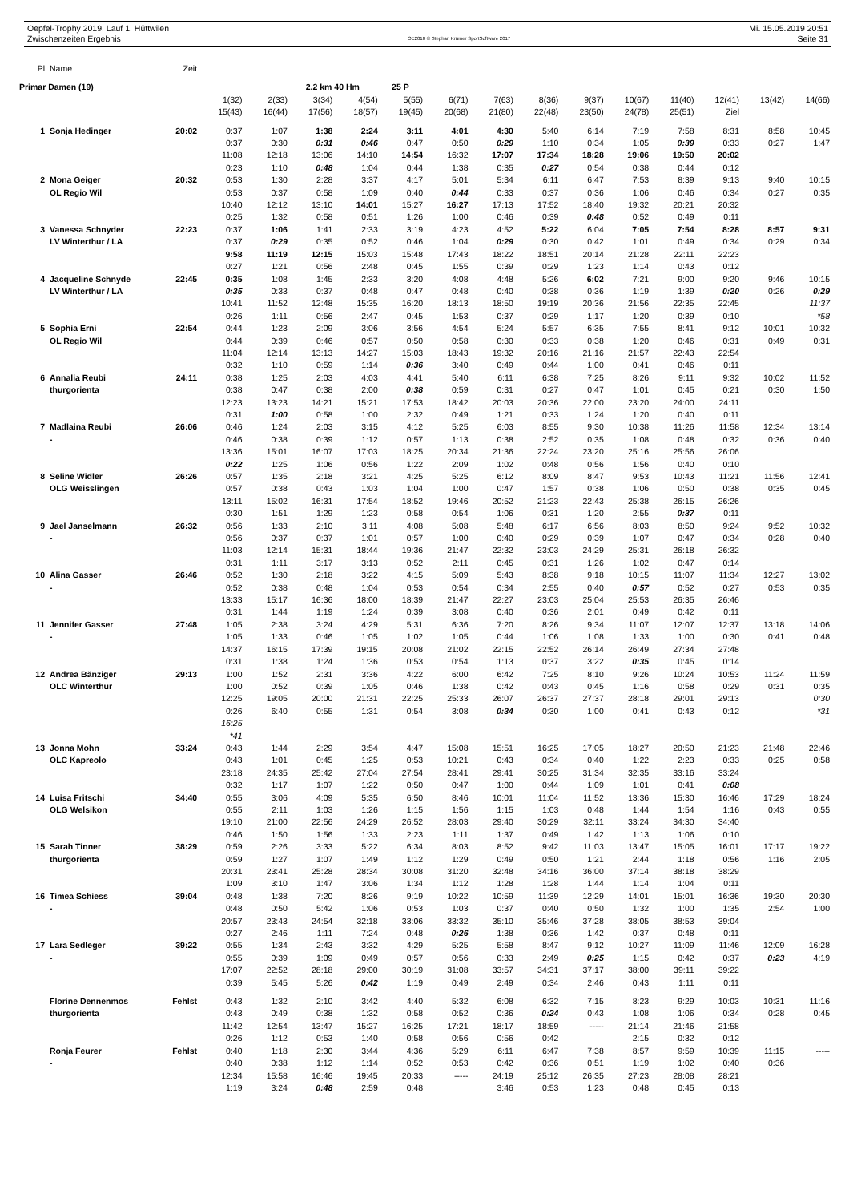Oepfel-Trophy 2019, Lauf 1, Hüttwilen Mi. 15.05.2019 20:51
Zwischenzeiten Ergebnis OE2010 © Stephan Krämer SportSoftware 2017 Seite 31
| Pl | Name | Zeit | | | | | | | | | | | | | | |
| --- | --- | --- | --- | --- | --- | --- | --- | --- | --- | --- | --- | --- | --- | --- | --- | --- |
| Primar Damen (19) | | | | | 2.2 km 40 Hm | | 25 P | | | | | | | | | |
| | | | 1(32) | 2(33) | 3(34) | 4(54) | 5(55) | 6(71) | 7(63) | 8(36) | 9(37) | 10(67) | 11(40) | 12(41) | 13(42) | 14(66) |
| | | | 15(43) | 16(44) | 17(56) | 18(57) | 19(45) | 20(68) | 21(80) | 22(48) | 23(50) | 24(78) | 25(51) | Ziel | | |
| 1 | Sonja Hedinger | 20:02 | 0:37 | 1:07 | 1:38 | 2:24 | 3:11 | 4:01 | 4:30 | 5:40 | 6:14 | 7:19 | 7:58 | 8:31 | 8:58 | 10:45 |
| | | | 0:37 | 0:30 | 0:31 | 0:46 | 0:47 | 0:50 | 0:29 | 1:10 | 0:34 | 1:05 | 0:39 | 0:33 | 0:27 | 1:47 |
| | | | 11:08 | 12:18 | 13:06 | 14:10 | 14:54 | 16:32 | 17:07 | 17:34 | 18:28 | 19:06 | 19:50 | 20:02 | | |
| | | | 0:23 | 1:10 | 0:48 | 1:04 | 0:44 | 1:38 | 0:35 | 0:27 | 0:54 | 0:38 | 0:44 | 0:12 | | |
| 2 | Mona Geiger | 20:32 | 0:53 | 1:30 | 2:28 | 3:37 | 4:17 | 5:01 | 5:34 | 6:11 | 6:47 | 7:53 | 8:39 | 9:13 | 9:40 | 10:15 |
| | OL Regio Wil | | 0:53 | 0:37 | 0:58 | 1:09 | 0:40 | 0:44 | 0:33 | 0:37 | 0:36 | 1:06 | 0:46 | 0:34 | 0:27 | 0:35 |
| | | | 10:40 | 12:12 | 13:10 | 14:01 | 15:27 | 16:27 | 17:13 | 17:52 | 18:40 | 19:32 | 20:21 | 20:32 | | |
| | | | 0:25 | 1:32 | 0:58 | 0:51 | 1:26 | 1:00 | 0:46 | 0:39 | 0:48 | 0:52 | 0:49 | 0:11 | | |
| 3 | Vanessa Schnyder | 22:23 | 0:37 | 1:06 | 1:41 | 2:33 | 3:19 | 4:23 | 4:52 | 5:22 | 6:04 | 7:05 | 7:54 | 8:28 | 8:57 | 9:31 |
| | LV Winterthur / LA | | 0:37 | 0:29 | 0:35 | 0:52 | 0:46 | 1:04 | 0:29 | 0:30 | 0:42 | 1:01 | 0:49 | 0:34 | 0:29 | 0:34 |
| | | | 9:58 | 11:19 | 12:15 | 15:03 | 15:48 | 17:43 | 18:22 | 18:51 | 20:14 | 21:28 | 22:11 | 22:23 | | |
| | | | 0:27 | 1:21 | 0:56 | 2:48 | 0:45 | 1:55 | 0:39 | 0:29 | 1:23 | 1:14 | 0:43 | 0:12 | | |
| 4 | Jacqueline Schnyde | 22:45 | 0:35 | 1:08 | 1:45 | 2:33 | 3:20 | 4:08 | 4:48 | 5:26 | 6:02 | 7:21 | 9:00 | 9:20 | 9:46 | 10:15 |
| | LV Winterthur / LA | | 0:35 | 0:33 | 0:37 | 0:48 | 0:47 | 0:48 | 0:40 | 0:38 | 0:36 | 1:19 | 1:39 | 0:20 | 0:26 | 0:29 |
| | | | 10:41 | 11:52 | 12:48 | 15:35 | 16:20 | 18:13 | 18:50 | 19:19 | 20:36 | 21:56 | 22:35 | 22:45 | | 11:37 |
| | | | 0:26 | 1:11 | 0:56 | 2:47 | 0:45 | 1:53 | 0:37 | 0:29 | 1:17 | 1:20 | 0:39 | 0:10 | | *58 |
| 5 | Sophia Erni | 22:54 | 0:44 | 1:23 | 2:09 | 3:06 | 3:56 | 4:54 | 5:24 | 5:57 | 6:35 | 7:55 | 8:41 | 9:12 | 10:01 | 10:32 |
| | OL Regio Wil | | 0:44 | 0:39 | 0:46 | 0:57 | 0:50 | 0:58 | 0:30 | 0:33 | 0:38 | 1:20 | 0:46 | 0:31 | 0:49 | 0:31 |
| | | | 11:04 | 12:14 | 13:13 | 14:27 | 15:03 | 18:43 | 19:32 | 20:16 | 21:16 | 21:57 | 22:43 | 22:54 | | |
| | | | 0:32 | 1:10 | 0:59 | 1:14 | 0:36 | 3:40 | 0:49 | 0:44 | 1:00 | 0:41 | 0:46 | 0:11 | | |
| 6 | Annalia Reubi | 24:11 | 0:38 | 1:25 | 2:03 | 4:03 | 4:41 | 5:40 | 6:11 | 6:38 | 7:25 | 8:26 | 9:11 | 9:32 | 10:02 | 11:52 |
| | thurgorienta | | 0:38 | 0:47 | 0:38 | 2:00 | 0:38 | 0:59 | 0:31 | 0:27 | 0:47 | 1:01 | 0:45 | 0:21 | 0:30 | 1:50 |
| | | | 12:23 | 13:23 | 14:21 | 15:21 | 17:53 | 18:42 | 20:03 | 20:36 | 22:00 | 23:20 | 24:00 | 24:11 | | |
| | | | 0:31 | 1:00 | 0:58 | 1:00 | 2:32 | 0:49 | 1:21 | 0:33 | 1:24 | 1:20 | 0:40 | 0:11 | | |
| 7 | Madlaina Reubi | 26:06 | 0:46 | 1:24 | 2:03 | 3:15 | 4:12 | 5:25 | 6:03 | 8:55 | 9:30 | 10:38 | 11:26 | 11:58 | 12:34 | 13:14 |
| | - | | 0:46 | 0:38 | 0:39 | 1:12 | 0:57 | 1:13 | 0:38 | 2:52 | 0:35 | 1:08 | 0:48 | 0:32 | 0:36 | 0:40 |
| | | | 13:36 | 15:01 | 16:07 | 17:03 | 18:25 | 20:34 | 21:36 | 22:24 | 23:20 | 25:16 | 25:56 | 26:06 | | |
| | | | 0:22 | 1:25 | 1:06 | 0:56 | 1:22 | 2:09 | 1:02 | 0:48 | 0:56 | 1:56 | 0:40 | 0:10 | | |
| 8 | Seline Widler | 26:26 | 0:57 | 1:35 | 2:18 | 3:21 | 4:25 | 5:25 | 6:12 | 8:09 | 8:47 | 9:53 | 10:43 | 11:21 | 11:56 | 12:41 |
| | OLG Weisslingen | | 0:57 | 0:38 | 0:43 | 1:03 | 1:04 | 1:00 | 0:47 | 1:57 | 0:38 | 1:06 | 0:50 | 0:38 | 0:35 | 0:45 |
| | | | 13:11 | 15:02 | 16:31 | 17:54 | 18:52 | 19:46 | 20:52 | 21:23 | 22:43 | 25:38 | 26:15 | 26:26 | | |
| | | | 0:30 | 1:51 | 1:29 | 1:23 | 0:58 | 0:54 | 1:06 | 0:31 | 1:20 | 2:55 | 0:37 | 0:11 | | |
| 9 | Jael Janselmann | 26:32 | 0:56 | 1:33 | 2:10 | 3:11 | 4:08 | 5:08 | 5:48 | 6:17 | 6:56 | 8:03 | 8:50 | 9:24 | 9:52 | 10:32 |
| | - | | 0:56 | 0:37 | 0:37 | 1:01 | 0:57 | 1:00 | 0:40 | 0:29 | 0:39 | 1:07 | 0:47 | 0:34 | 0:28 | 0:40 |
| | | | 11:03 | 12:14 | 15:31 | 18:44 | 19:36 | 21:47 | 22:32 | 23:03 | 24:29 | 25:31 | 26:18 | 26:32 | | |
| | | | 0:31 | 1:11 | 3:17 | 3:13 | 0:52 | 2:11 | 0:45 | 0:31 | 1:26 | 1:02 | 0:47 | 0:14 | | |
| 10 | Alina Gasser | 26:46 | 0:52 | 1:30 | 2:18 | 3:22 | 4:15 | 5:09 | 5:43 | 8:38 | 9:18 | 10:15 | 11:07 | 11:34 | 12:27 | 13:02 |
| | - | | 0:52 | 0:38 | 0:48 | 1:04 | 0:53 | 0:54 | 0:34 | 2:55 | 0:40 | 0:57 | 0:52 | 0:27 | 0:53 | 0:35 |
| | | | 13:33 | 15:17 | 16:36 | 18:00 | 18:39 | 21:47 | 22:27 | 23:03 | 25:04 | 25:53 | 26:35 | 26:46 | | |
| | | | 0:31 | 1:44 | 1:19 | 1:24 | 0:39 | 3:08 | 0:40 | 0:36 | 2:01 | 0:49 | 0:42 | 0:11 | | |
| 11 | Jennifer Gasser | 27:48 | 1:05 | 2:38 | 3:24 | 4:29 | 5:31 | 6:36 | 7:20 | 8:26 | 9:34 | 11:07 | 12:07 | 12:37 | 13:18 | 14:06 |
| | - | | 1:05 | 1:33 | 0:46 | 1:05 | 1:02 | 1:05 | 0:44 | 1:06 | 1:08 | 1:33 | 1:00 | 0:30 | 0:41 | 0:48 |
| | | | 14:37 | 16:15 | 17:39 | 19:15 | 20:08 | 21:02 | 22:15 | 22:52 | 26:14 | 26:49 | 27:34 | 27:48 | | |
| | | | 0:31 | 1:38 | 1:24 | 1:36 | 0:53 | 0:54 | 1:13 | 0:37 | 3:22 | 0:35 | 0:45 | 0:14 | | |
| 12 | Andrea Bänziger | 29:13 | 1:00 | 1:52 | 2:31 | 3:36 | 4:22 | 6:00 | 6:42 | 7:25 | 8:10 | 9:26 | 10:24 | 10:53 | 11:24 | 11:59 |
| | OLC Winterthur | | 1:00 | 0:52 | 0:39 | 1:05 | 0:46 | 1:38 | 0:42 | 0:43 | 0:45 | 1:16 | 0:58 | 0:29 | 0:31 | 0:35 |
| | | | 12:25 | 19:05 | 20:00 | 21:31 | 22:25 | 25:33 | 26:07 | 26:37 | 27:37 | 28:18 | 29:01 | 29:13 | | 0:30 |
| | | | 0:26 | 6:40 | 0:55 | 1:31 | 0:54 | 3:08 | 0:34 | 0:30 | 1:00 | 0:41 | 0:43 | 0:12 | | *31 |
| | | | 16:25 | | | | | | | | | | | | | |
| | | | *41 | | | | | | | | | | | | | |
| 13 | Jonna Mohn | 33:24 | 0:43 | 1:44 | 2:29 | 3:54 | 4:47 | 15:08 | 15:51 | 16:25 | 17:05 | 18:27 | 20:50 | 21:23 | 21:48 | 22:46 |
| | OLC Kapreolo | | 0:43 | 1:01 | 0:45 | 1:25 | 0:53 | 10:21 | 0:43 | 0:34 | 0:40 | 1:22 | 2:23 | 0:33 | 0:25 | 0:58 |
| | | | 23:18 | 24:35 | 25:42 | 27:04 | 27:54 | 28:41 | 29:41 | 30:25 | 31:34 | 32:35 | 33:16 | 33:24 | | |
| | | | 0:32 | 1:17 | 1:07 | 1:22 | 0:50 | 0:47 | 1:00 | 0:44 | 1:09 | 1:01 | 0:41 | 0:08 | | |
| 14 | Luisa Fritschi | 34:40 | 0:55 | 3:06 | 4:09 | 5:35 | 6:50 | 8:46 | 10:01 | 11:04 | 11:52 | 13:36 | 15:30 | 16:46 | 17:29 | 18:24 |
| | OLG Welsikon | | 0:55 | 2:11 | 1:03 | 1:26 | 1:15 | 1:56 | 1:15 | 1:03 | 0:48 | 1:44 | 1:54 | 1:16 | 0:43 | 0:55 |
| | | | 19:10 | 21:00 | 22:56 | 24:29 | 26:52 | 28:03 | 29:40 | 30:29 | 32:11 | 33:24 | 34:30 | 34:40 | | |
| | | | 0:46 | 1:50 | 1:56 | 1:33 | 2:23 | 1:11 | 1:37 | 0:49 | 1:42 | 1:13 | 1:06 | 0:10 | | |
| 15 | Sarah Tinner | 38:29 | 0:59 | 2:26 | 3:33 | 5:22 | 6:34 | 8:03 | 8:52 | 9:42 | 11:03 | 13:47 | 15:05 | 16:01 | 17:17 | 19:22 |
| | thurgorienta | | 0:59 | 1:27 | 1:07 | 1:49 | 1:12 | 1:29 | 0:49 | 0:50 | 1:21 | 2:44 | 1:18 | 0:56 | 1:16 | 2:05 |
| | | | 20:31 | 23:41 | 25:28 | 28:34 | 30:08 | 31:20 | 32:48 | 34:16 | 36:00 | 37:14 | 38:18 | 38:29 | | |
| | | | 1:09 | 3:10 | 1:47 | 3:06 | 1:34 | 1:12 | 1:28 | 1:28 | 1:44 | 1:14 | 1:04 | 0:11 | | |
| 16 | Timea Schiess | 39:04 | 0:48 | 1:38 | 7:20 | 8:26 | 9:19 | 10:22 | 10:59 | 11:39 | 12:29 | 14:01 | 15:01 | 16:36 | 19:30 | 20:30 |
| | - | | 0:48 | 0:50 | 5:42 | 1:06 | 0:53 | 1:03 | 0:37 | 0:40 | 0:50 | 1:32 | 1:00 | 1:35 | 2:54 | 1:00 |
| | | | 20:57 | 23:43 | 24:54 | 32:18 | 33:06 | 33:32 | 35:10 | 35:46 | 37:28 | 38:05 | 38:53 | 39:04 | | |
| | | | 0:27 | 2:46 | 1:11 | 7:24 | 0:48 | 0:26 | 1:38 | 0:36 | 1:42 | 0:37 | 0:48 | 0:11 | | |
| 17 | Lara Sedleger | 39:22 | 0:55 | 1:34 | 2:43 | 3:32 | 4:29 | 5:25 | 5:58 | 8:47 | 9:12 | 10:27 | 11:09 | 11:46 | 12:09 | 16:28 |
| | - | | 0:55 | 0:39 | 1:09 | 0:49 | 0:57 | 0:56 | 0:33 | 2:49 | 0:25 | 1:15 | 0:42 | 0:37 | 0:23 | 4:19 |
| | | | 17:07 | 22:52 | 28:18 | 29:00 | 30:19 | 31:08 | 33:57 | 34:31 | 37:17 | 38:00 | 39:11 | 39:22 | | |
| | | | 0:39 | 5:45 | 5:26 | 0:42 | 1:19 | 0:49 | 2:49 | 0:34 | 2:46 | 0:43 | 1:11 | 0:11 | | |
| | Florine Dennenmos | Fehlst | 0:43 | 1:32 | 2:10 | 3:42 | 4:40 | 5:32 | 6:08 | 6:32 | 7:15 | 8:23 | 9:29 | 10:03 | 10:31 | 11:16 |
| | thurgorienta | | 0:43 | 0:49 | 0:38 | 1:32 | 0:58 | 0:52 | 0:36 | 0:24 | 0:43 | 1:08 | 1:06 | 0:34 | 0:28 | 0:45 |
| | | | 11:42 | 12:54 | 13:47 | 15:27 | 16:25 | 17:21 | 18:17 | 18:59 | ----- | 21:14 | 21:46 | 21:58 | | |
| | | | 0:26 | 1:12 | 0:53 | 1:40 | 0:58 | 0:56 | 0:56 | 0:42 | | 2:15 | 0:32 | 0:12 | | |
| | Ronja Feurer | Fehlst | 0:40 | 1:18 | 2:30 | 3:44 | 4:36 | 5:29 | 6:11 | 6:47 | 7:38 | 8:57 | 9:59 | 10:39 | 11:15 | ----- |
| | - | | 0:40 | 0:38 | 1:12 | 1:14 | 0:52 | 0:53 | 0:42 | 0:36 | 0:51 | 1:19 | 1:02 | 0:40 | 0:36 | |
| | | | 12:34 | 15:58 | 16:46 | 19:45 | 20:33 | ----- | 24:19 | 25:12 | 26:35 | 27:23 | 28:08 | 28:21 | | |
| | | | 1:19 | 3:24 | 0:48 | 2:59 | 0:48 | | 3:46 | 0:53 | 1:23 | 0:48 | 0:45 | 0:13 | | |